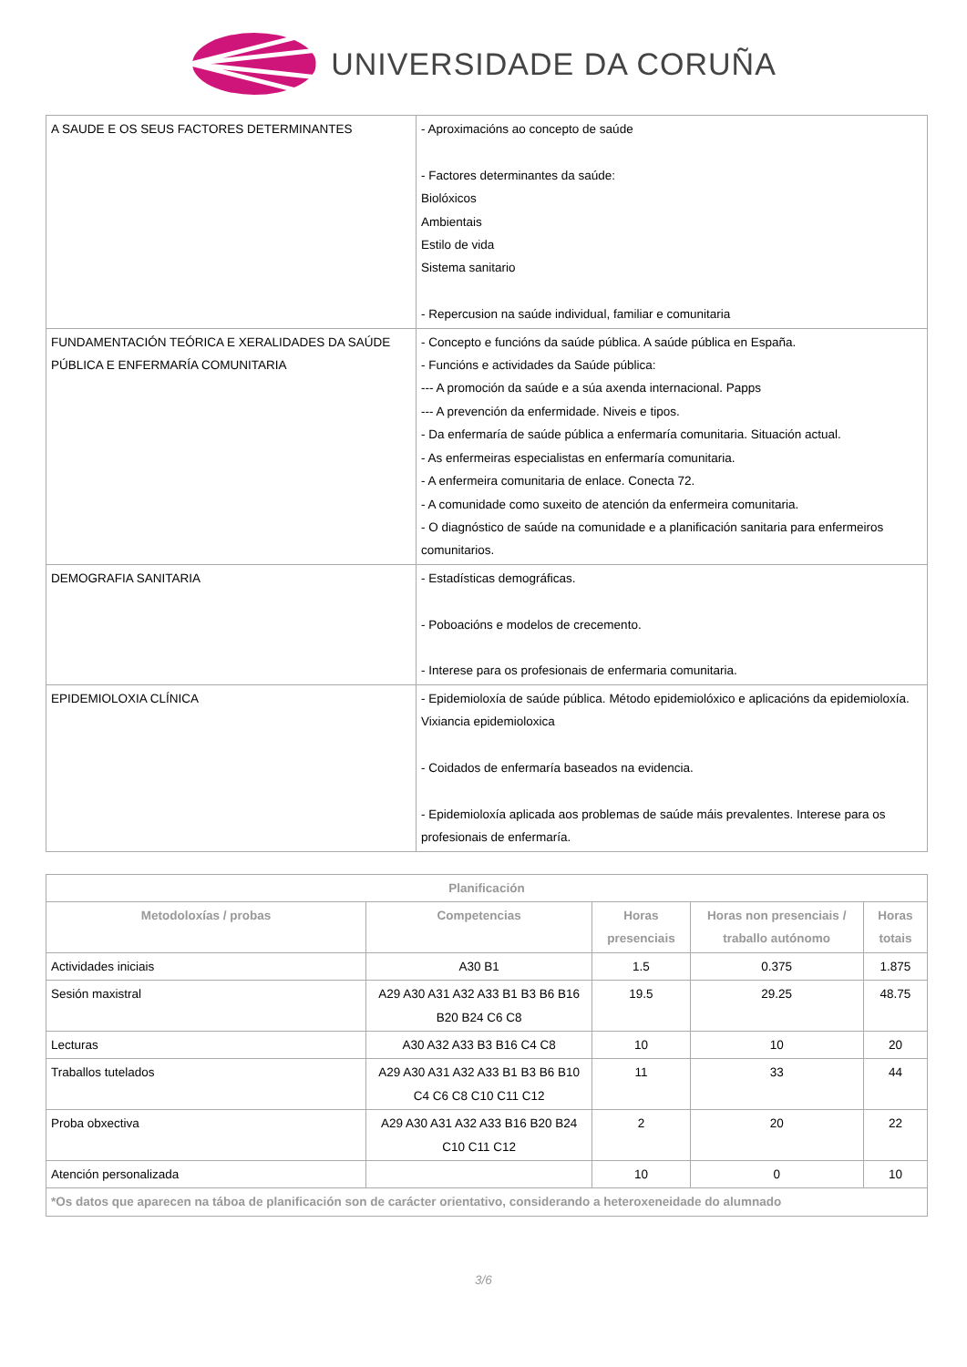UNIVERSIDADE DA CORUÑA
| A SAUDE E OS SEUS FACTORES DETERMINANTES | - Aproximacións ao concepto de saúde - Factores determinantes da saúde: Biolóxicos Ambientais Estilo de vida Sistema sanitario - Repercusion na saúde individual, familiar e comunitaria |
| FUNDAMENTACIÓN TEÓRICA E XERALIDADES DA SAÚDE PÚBLICA E ENFERMARÍA COMUNITARIA | - Concepto e funcións da saúde pública. A saúde pública en España. - Funcións e actividades da Saúde pública: --- A promoción da saúde e a súa axenda internacional. Papps --- A prevención da enfermidade. Niveis e tipos. - Da enfermaría de saúde pública a enfermaría comunitaria. Situación actual. - As enfermeiras especialistas en enfermaría comunitaria. - A enfermeira comunitaria de enlace. Conecta 72. - A comunidade como suxeito de atención da enfermeira comunitaria. - O diagnóstico de saúde na comunidade e a planificación sanitaria para enfermeiros comunitarios. |
| DEMOGRAFIA SANITARIA | - Estadísticas demográficas. - Poboacións e modelos de crecemento. - Interese para os profesionais de enfermaria comunitaria. |
| EPIDEMIOLOXIA CLÍNICA | - Epidemioloxía de saúde pública. Método epidemiolóxico e aplicacións da epidemioloxía. Vixiancia epidemioloxica - Coidados de enfermaría baseados na evidencia. - Epidemioloxía aplicada aos problemas de saúde máis prevalentes. Interese para os profesionais de enfermaría. |
| Planificación | | | | |
| --- | --- | --- | --- | --- |
| Metodoloxías / probas | Competencias | Horas presenciais | Horas non presenciais / traballo autónomo | Horas totais |
| Actividades iniciais | A30 B1 | 1.5 | 0.375 | 1.875 |
| Sesión maxistral | A29 A30 A31 A32 A33 B1 B3 B6 B16 B20 B24 C6 C8 | 19.5 | 29.25 | 48.75 |
| Lecturas | A30 A32 A33 B3 B16 C4 C8 | 10 | 10 | 20 |
| Traballos tutelados | A29 A30 A31 A32 A33 B1 B3 B6 B10 C4 C6 C8 C10 C11 C12 | 11 | 33 | 44 |
| Proba obxectiva | A29 A30 A31 A32 A33 B16 B20 B24 C10 C11 C12 | 2 | 20 | 22 |
| Atención personalizada | | 10 | 0 | 10 |
| *Os datos que aparecen na táboa de planificación son de carácter orientativo, considerando a heteroxeneidade do alumnado | | | | |
3/6